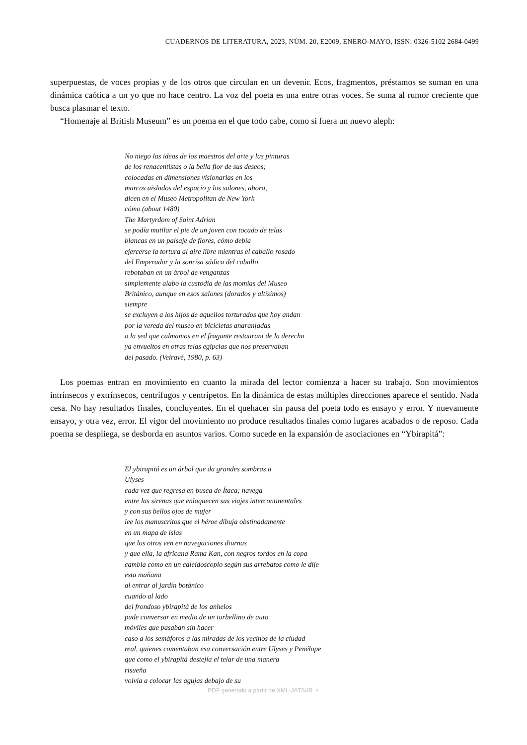CUADERNOS DE LITERATURA, 2023, NÚM. 20, E2009, ENERO-MAYO, ISSN: 0326-5102 2684-0499
superpuestas, de voces propias y de los otros que circulan en un devenir. Ecos, fragmentos, préstamos se suman en una dinámica caótica a un yo que no hace centro. La voz del poeta es una entre otras voces. Se suma al rumor creciente que busca plasmar el texto.
“Homenaje al British Museum” es un poema en el que todo cabe, como si fuera un nuevo aleph:
No niego las ideas de los maestros del arte y las pinturas
de los renacentistas o la bella flor de sus deseos;
colocadas en dimensiones visionarias en los
marcos aislados del espacio y los salones, ahora,
dicen en el Museo Metropolitan de New York
cómo (about 1480)
The Martyrdom of Saint Adrian
se podía mutilar el pie de un joven con tocado de telas
blancas en un paisaje de flores, cómo debía
ejercerse la tortura al aire libre mientras el caballo rosado
del Emperador y la sonrisa sádica del caballo
rebotaban en un árbol de venganzas
simplemente alabo la custodia de las momias del Museo
Británico, aunque en esos salones (dorados y altísimos)
siempre
se excluyen a los hijos de aquellos torturados que hoy andan
por la vereda del museo en bicicletas anaranjadas
o la sed que calmamos en el fragante restaurant de la derecha
ya envueltos en otras telas egipcias que nos preservaban
del pasado. (Veiravé, 1980, p. 63)
Los poemas entran en movimiento en cuanto la mirada del lector comienza a hacer su trabajo. Son movimientos intrínsecos y extrínsecos, centrífugos y centrípetos. En la dinámica de estas múltiples direcciones aparece el sentido. Nada cesa. No hay resultados finales, concluyentes. En el quehacer sin pausa del poeta todo es ensayo y error. Y nuevamente ensayo, y otra vez, error. El vigor del movimiento no produce resultados finales como lugares acabados o de reposo. Cada poema se despliega, se desborda en asuntos varios. Como sucede en la expansión de asociaciones en “Ybirapitá”:
El ybirapitá es un árbol que da grandes sombras a
Ulyses
cada vez que regresa en busca de Ítaca; navega
entre las sirenas que enloquecen sus viajes intercontinentales
y con sus bellos ojos de mujer
lee los manuscritos que el héroe dibuja obstinadamente
en un mapa de islas
que los otros ven en navegaciones diurnas
y que ella, la africana Rama Kan, con negros tordos en la copa
cambia como en un caleidoscopio según sus arrebatos como le dije
esta mañana
al entrar al jardín botánico
cuando al lado
del frondoso ybirapitá de los anhelos
pude conversar en medio de un torbellino de auto
móviles que pasaban sin hacer
caso a los semáforos a las miradas de los vecinos de la ciudad
real, quienes comentaban esa conversación entre Ulyses y Penélope
que como el ybirapitá destejía el telar de una manera
risueña
volvía a colocar las agujas debajo de su
PDF generado a partir de XML-JATS4R ⚬